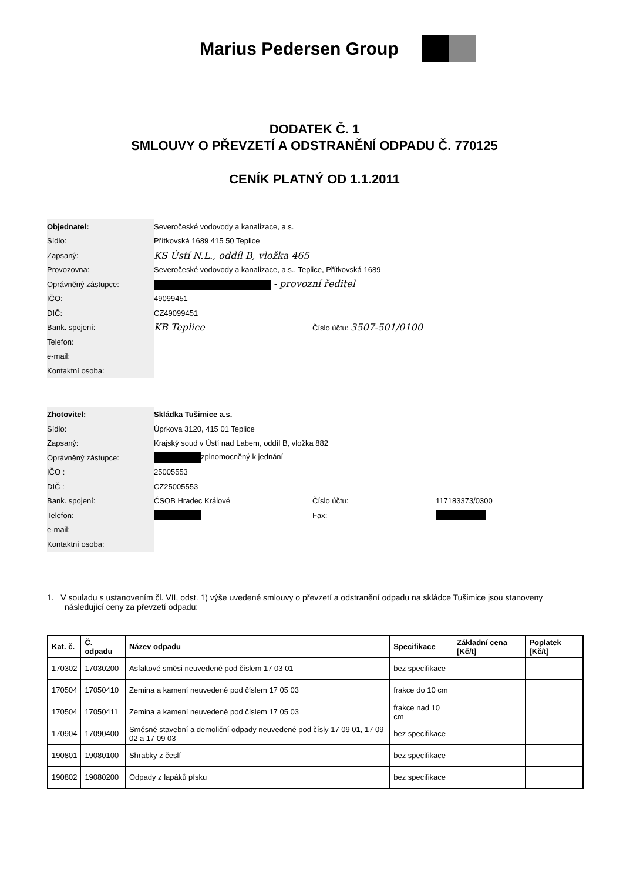Marius Pedersen Group
DODATEK Č. 1
SMLOUVY O PŘEVZETÍ A ODSTRANĚNÍ ODPADU Č. 770125
CENÍK PLATNÝ OD 1.1.2011
Objednatel:
Severočeské vodovody a kanalizace, a.s.
Sídlo:
Přítkovská 1689 415 50 Teplice
Zapsaný:
KS Ústí N.L., oddíl B, vložka 465
Provozovna:
Severočeské vodovody a kanalizace, a.s., Teplice, Přítkovská 1689
Oprávněný zástupce:
- provozní ředitel
IČO:
49099451
DIČ:
CZ49099451
Bank. spojení:
KB Teplice
Číslo účtu: 3507-501/0100
Telefon:
e-mail:
Kontaktní osoba:
Zhotovitel:
Skládka Tušimice a.s.
Sídlo:
Úprkova 3120, 415 01 Teplice
Zapsaný:
Krajský soud v Ústí nad Labem, oddíl B, vložka 882
Oprávněný zástupce:
zplnomocněný k jednání
IČO :
25005553
DIČ :
CZ25005553
Bank. spojení:
ČSOB Hradec Králové Číslo účtu: 117183373/0300
Telefon:
Fax:
e-mail:
Kontaktní osoba:
1. V souladu s ustanovením čl. VII, odst. 1) výše uvedené smlouvy o převzetí a odstranění odpadu na skládce Tušimice jsou stanoveny následující ceny za převzetí odpadu:
| Kat. č. | Č. odpadu | Název odpadu | Specifikace | Základní cena [Kč/t] | Poplatek [Kč/t] |
| --- | --- | --- | --- | --- | --- |
| 170302 | 17030200 | Asfaltové směsi neuvedené pod číslem 17 03 01 | bez specifikace | | |
| 170504 | 17050410 | Zemina a kamení neuvedené pod číslem 17 05 03 | frakce do 10 cm | | |
| 170504 | 17050411 | Zemina a kamení neuvedené pod číslem 17 05 03 | frakce nad 10 cm | | |
| 170904 | 17090400 | Směsné stavební a demoliční odpady neuvedené pod čísly 17 09 01, 17 09 02 a 17 09 03 | bez specifikace | | |
| 190801 | 19080100 | Shrabky z česlí | bez specifikace | | |
| 190802 | 19080200 | Odpady z lapáků písku | bez specifikace | | |